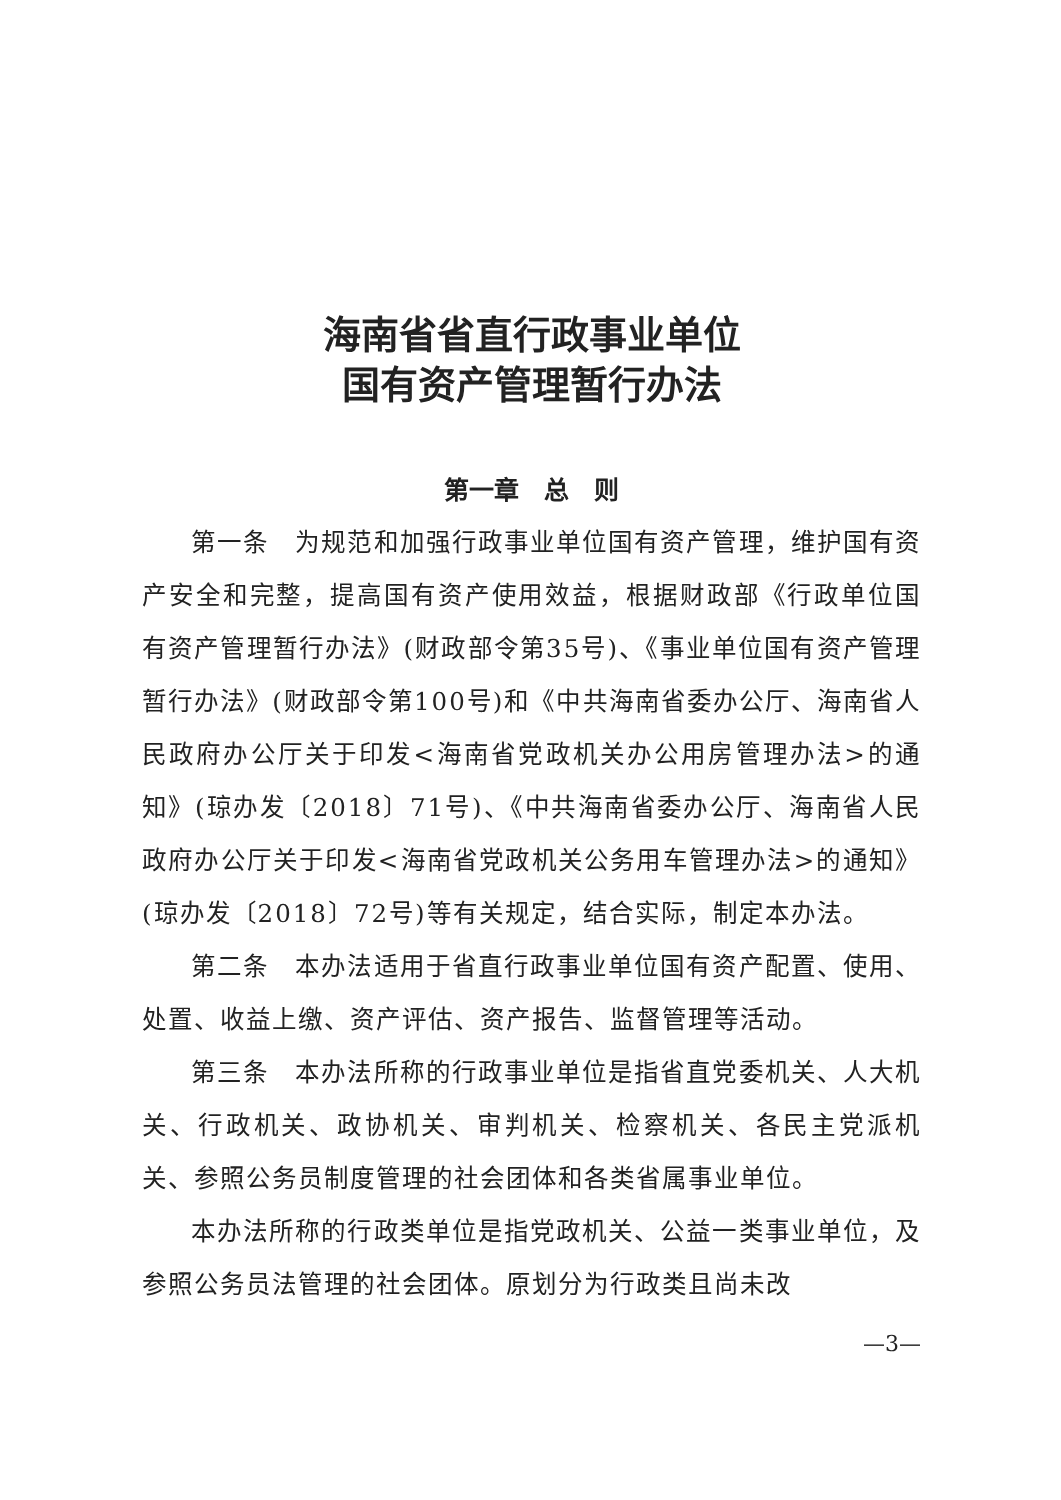海南省省直行政事业单位
国有资产管理暂行办法
第一章　总　则
第一条　为规范和加强行政事业单位国有资产管理，维护国有资产安全和完整，提高国有资产使用效益，根据财政部《行政单位国有资产管理暂行办法》(财政部令第35号)、《事业单位国有资产管理暂行办法》(财政部令第100号)和《中共海南省委办公厅、海南省人民政府办公厅关于印发<海南省党政机关办公用房管理办法>的通知》(琼办发〔2018〕71号)、《中共海南省委办公厅、海南省人民政府办公厅关于印发<海南省党政机关公务用车管理办法>的通知》(琼办发〔2018〕72号)等有关规定，结合实际，制定本办法。
第二条　本办法适用于省直行政事业单位国有资产配置、使用、处置、收益上缴、资产评估、资产报告、监督管理等活动。
第三条　本办法所称的行政事业单位是指省直党委机关、人大机关、行政机关、政协机关、审判机关、检察机关、各民主党派机关、参照公务员制度管理的社会团体和各类省属事业单位。
本办法所称的行政类单位是指党政机关、公益一类事业单位，及参照公务员法管理的社会团体。原划分为行政类且尚未改
—3—